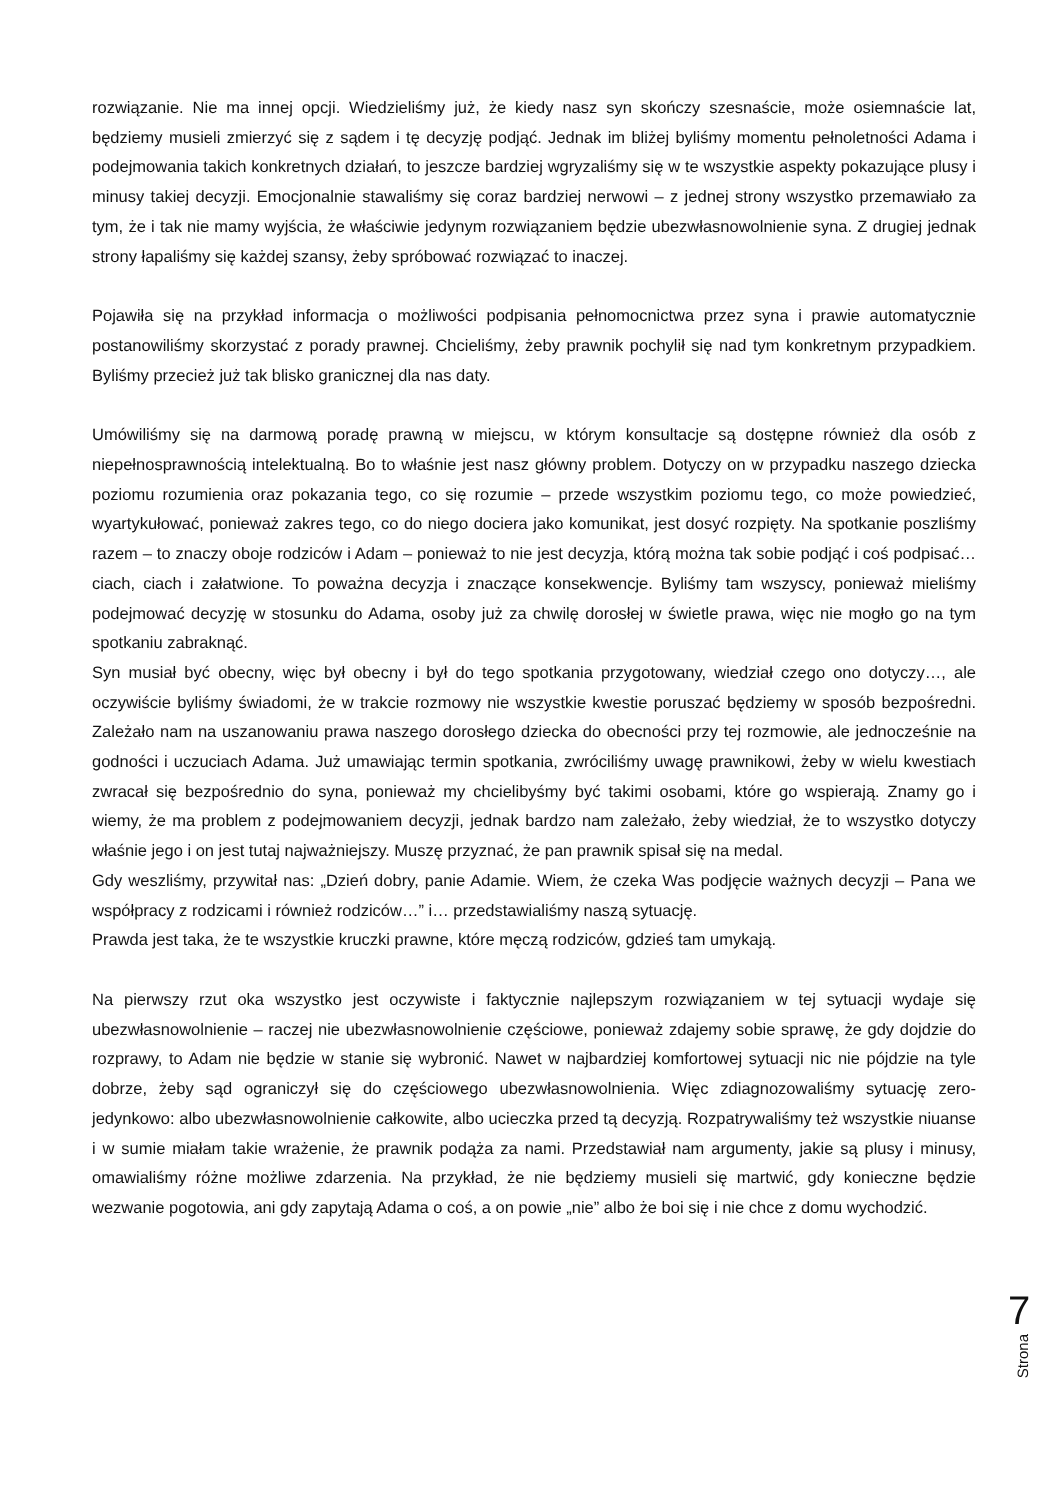rozwiązanie. Nie ma innej opcji. Wiedzieliśmy już, że kiedy nasz syn skończy szesnaście, może osiemnaście lat, będziemy musieli zmierzyć się z sądem i tę decyzję podjąć. Jednak im bliżej byliśmy momentu pełnoletności Adama i podejmowania takich konkretnych działań, to jeszcze bardziej wgryzaliśmy się w te wszystkie aspekty pokazujące plusy i minusy takiej decyzji. Emocjonalnie stawaliśmy się coraz bardziej nerwowi – z jednej strony wszystko przemawiało za tym, że i tak nie mamy wyjścia, że właściwie jedynym rozwiązaniem będzie ubezwłasnowolnienie syna. Z drugiej jednak strony łapaliśmy się każdej szansy, żeby spróbować rozwiązać to inaczej.
Pojawiła się na przykład informacja o możliwości podpisania pełnomocnictwa przez syna i prawie automatycznie postanowiliśmy skorzystać z porady prawnej. Chcieliśmy, żeby prawnik pochylił się nad tym konkretnym przypadkiem. Byliśmy przecież już tak blisko granicznej dla nas daty.
Umówiliśmy się na darmową poradę prawną w miejscu, w którym konsultacje są dostępne również dla osób z niepełnosprawnością intelektualną. Bo to właśnie jest nasz główny problem. Dotyczy on w przypadku naszego dziecka poziomu rozumienia oraz pokazania tego, co się rozumie – przede wszystkim poziomu tego, co może powiedzieć, wyartykułować, ponieważ zakres tego, co do niego dociera jako komunikat, jest dosyć rozpięty. Na spotkanie poszliśmy razem – to znaczy oboje rodziców i Adam – ponieważ to nie jest decyzja, którą można tak sobie podjąć i coś podpisać… ciach, ciach i załatwione. To poważna decyzja i znaczące konsekwencje. Byliśmy tam wszyscy, ponieważ mieliśmy podejmować decyzję w stosunku do Adama, osoby już za chwilę dorosłej w świetle prawa, więc nie mogło go na tym spotkaniu zabraknąć.
Syn musiał być obecny, więc był obecny i był do tego spotkania przygotowany, wiedział czego ono dotyczy…, ale oczywiście byliśmy świadomi, że w trakcie rozmowy nie wszystkie kwestie poruszać będziemy w sposób bezpośredni. Zależało nam na uszanowaniu prawa naszego dorosłego dziecka do obecności przy tej rozmowie, ale jednocześnie na godności i uczuciach Adama. Już umawiając termin spotkania, zwróciliśmy uwagę prawnikowi, żeby w wielu kwestiach zwracał się bezpośrednio do syna, ponieważ my chcielibyśmy być takimi osobami, które go wspierają. Znamy go i wiemy, że ma problem z podejmowaniem decyzji, jednak bardzo nam zależało, żeby wiedział, że to wszystko dotyczy właśnie jego i on jest tutaj najważniejszy. Muszę przyznać, że pan prawnik spisał się na medal.
Gdy weszliśmy, przywitał nas: „Dzień dobry, panie Adamie. Wiem, że czeka Was podjęcie ważnych decyzji – Pana we współpracy z rodzicami i również rodziców…” i… przedstawialiśmy naszą sytuację.
Prawda jest taka, że te wszystkie kruczki prawne, które męczą rodziców, gdzieś tam umykają.
Na pierwszy rzut oka wszystko jest oczywiste i faktycznie najlepszym rozwiązaniem w tej sytuacji wydaje się ubezwłasnowolnienie – raczej nie ubezwłasnowolnienie częściowe, ponieważ zdajemy sobie sprawę, że gdy dojdzie do rozprawy, to Adam nie będzie w stanie się wybronić. Nawet w najbardziej komfortowej sytuacji nic nie pójdzie na tyle dobrze, żeby sąd ograniczył się do częściowego ubezwłasnowolnienia. Więc zdiagnozowaliśmy sytuację zero-jedynkowo: albo ubezwłasnowolnienie całkowite, albo ucieczka przed tą decyzją. Rozpatrywaliśmy też wszystkie niuanse i w sumie miałam takie wrażenie, że prawnik podąża za nami. Przedstawiał nam argumenty, jakie są plusy i minusy, omawialiśmy różne możliwe zdarzenia. Na przykład, że nie będziemy musieli się martwić, gdy konieczne będzie wezwanie pogotowia, ani gdy zapytają Adama o coś, a on powie „nie” albo że boi się i nie chce z domu wychodzić.
7
Strona